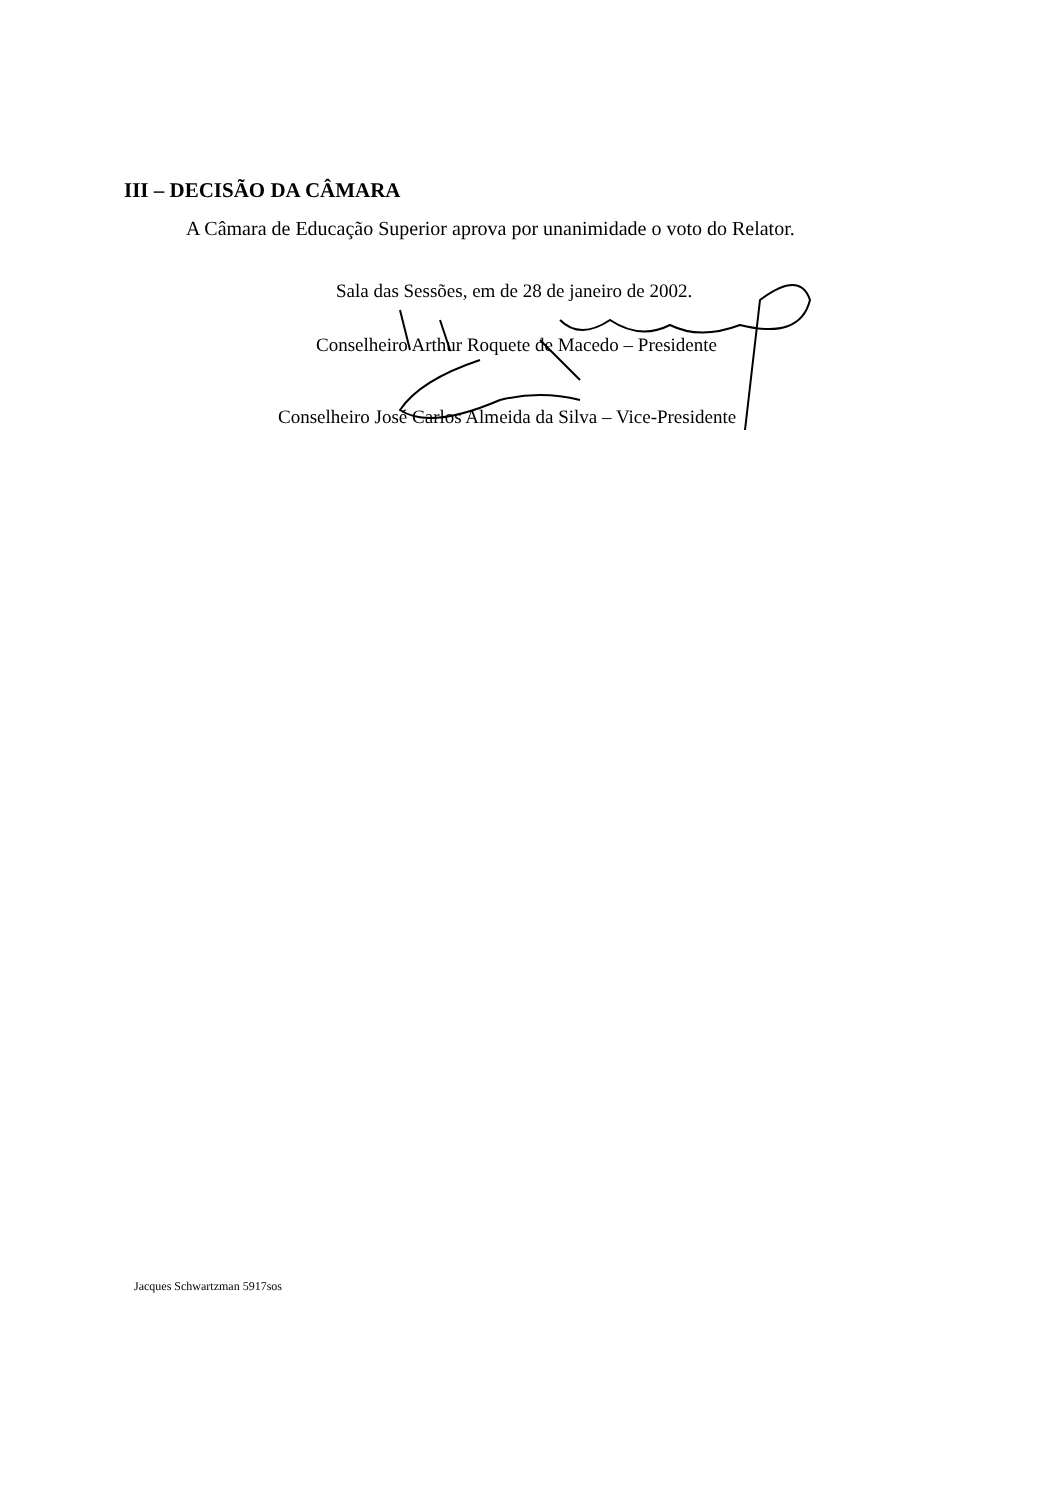III – DECISÃO DA CÂMARA
A Câmara de Educação Superior aprova por unanimidade o voto do Relator.
Sala das Sessões, em de 28 de janeiro de 2002.
Conselheiro Arthur Roquete de Macedo – Presidente
Conselheiro José Carlos Almeida da Silva – Vice-Presidente
Jacques Schwartzman 5917sos